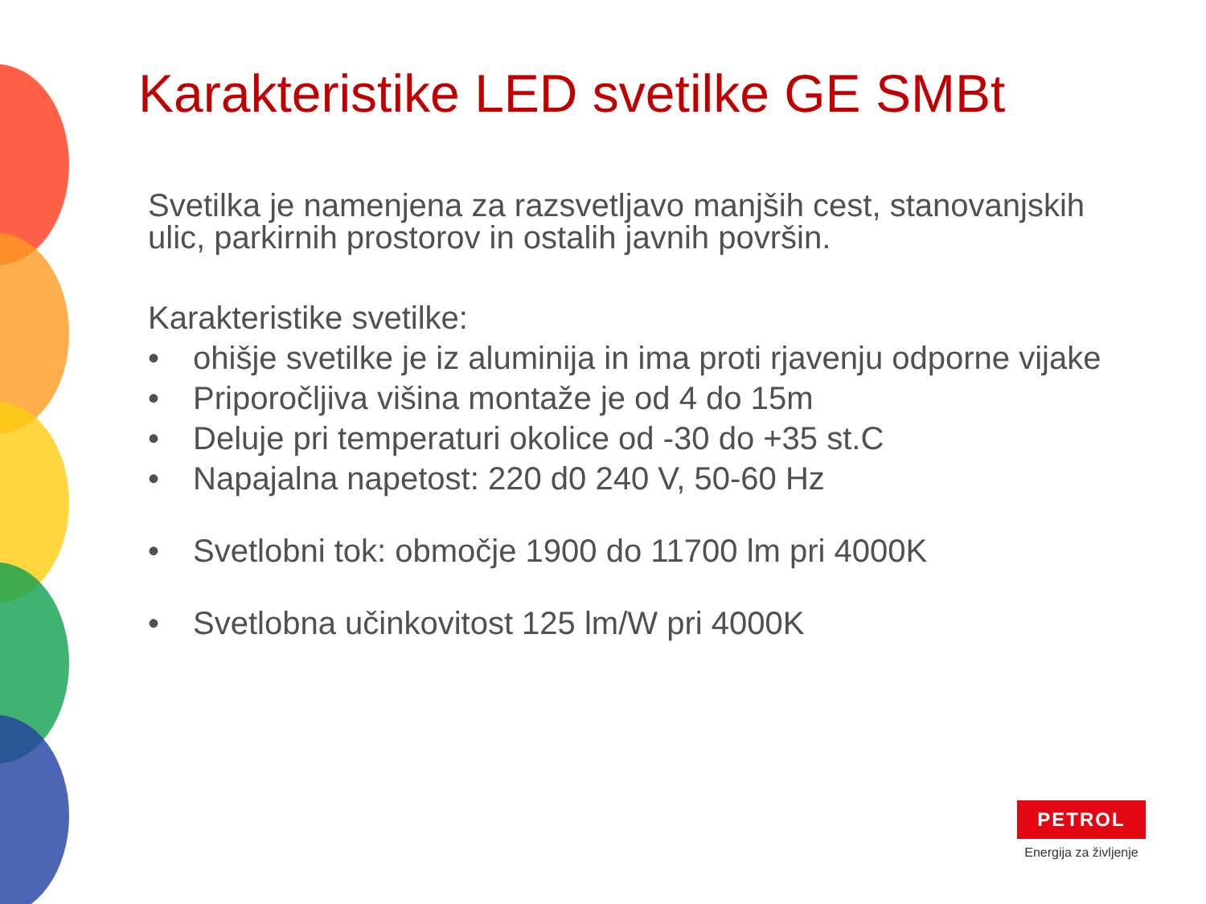Karakteristike LED svetilke GE SMBt
Svetilka je namenjena za razsvetljavo manjših cest, stanovanjskih ulic, parkirnih prostorov in ostalih javnih površin.
Karakteristike svetilke:
• ohišje svetilke je iz aluminija in ima proti rjavenju odporne vijake
• Priporočljiva višina montaže je od 4 do 15m
• Deluje pri temperaturi okolice od -30 do +35 st.C
• Napajalna napetost: 220 d0 240 V, 50-60 Hz
• Svetlobni tok: območje 1900 do 11700 lm pri 4000K
• Svetlobna učinkovitost 125 lm/W pri 4000K
PETROL
Energija za življenje